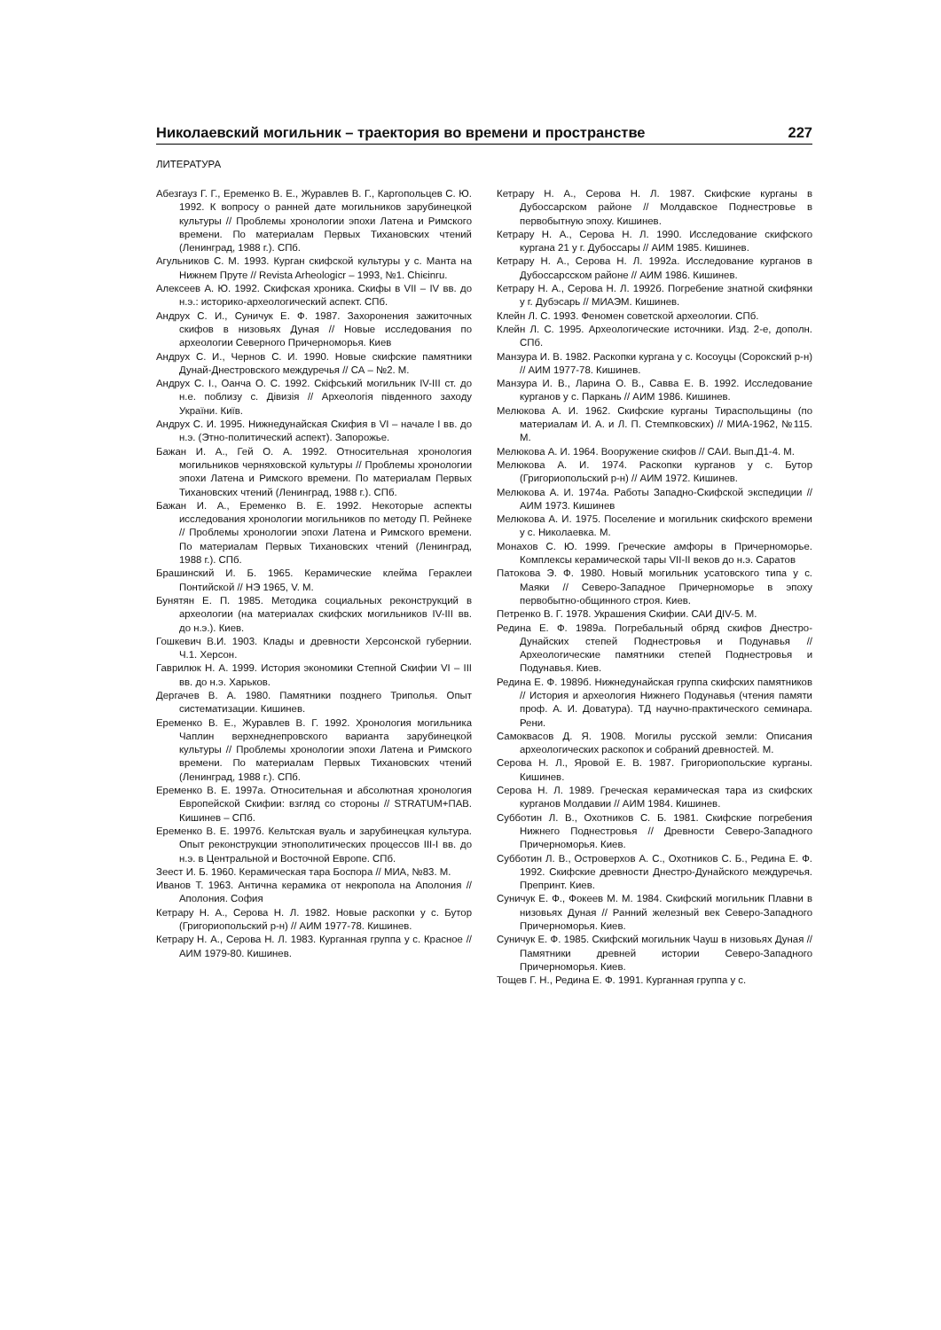Николаевский могильник – траектория во времени и пространстве 227
ЛИТЕРАТУРА
Абезгауз Г. Г., Еременко В. Е., Журавлев В. Г., Каргопольцев С. Ю. 1992. К вопросу о ранней дате могильников зарубинецкой культуры // Проблемы хронологии эпохи Латена и Римского времени. По материалам Первых Тихановских чтений (Ленинград, 1988 г.). СПб.
Агульников С. М. 1993. Курган скифской культуры у с. Манта на Нижнем Пруте // Revista Arheologicr – 1993, №1. Chiєinru.
Алексеев А. Ю. 1992. Скифская хроника. Скифы в VII – IV вв. до н.э.: историко-археологический аспект. СПб.
Андрух С. И., Суничук Е. Ф. 1987. Захоронения зажиточных скифов в низовьях Дуная // Новые исследования по археологии Северного Причерноморья. Киев
Андрух С. И., Чернов С. И. 1990. Новые скифские памятники Дунай-Днестровского междуречья // СА – №2. М.
Андрух С. І., Оанча О. С. 1992. Скіфський могильник IV-III ст. до н.е. поблизу с. Дівизія // Археологія південного заходу України. Київ.
Андрух С. И. 1995. Нижнедунайская Скифия в VI – начале I вв. до н.э. (Этно-политический аспект). Запорожье.
Бажан И. А., Гей О. А. 1992. Относительная хронология могильников черняховской культуры // Проблемы хронологии эпохи Латена и Римского времени. По материалам Первых Тихановских чтений (Ленинград, 1988 г.). СПб.
Бажан И. А., Еременко В. Е. 1992. Некоторые аспекты исследования хронологии могильников по методу П. Рейнеке // Проблемы хронологии эпохи Латена и Римского времени. По материалам Первых Тихановских чтений (Ленинград, 1988 г.). СПб.
Брашинский И. Б. 1965. Керамические клейма Гераклеи Понтийской // НЭ 1965, V. М.
Бунятян Е. П. 1985. Методика социальных реконструкций в археологии (на материалах скифских могильников IV-III вв. до н.э.). Киев.
Гошкевич В.И. 1903. Клады и древности Херсонской губернии. Ч.1. Херсон.
Гаврилюк Н. А. 1999. История экономики Степной Скифии VI – III вв. до н.э. Харьков.
Дергачев В. А. 1980. Памятники позднего Триполья. Опыт систематизации. Кишинев.
Еременко В. Е., Журавлев В. Г. 1992. Хронология могильника Чаплин верхнеднепровского варианта зарубинецкой культуры // Проблемы хронологии эпохи Латена и Римского времени. По материалам Первых Тихановских чтений (Ленинград, 1988 г.). СПб.
Еременко В. Е. 1997а. Относительная и абсолютная хронология Европейской Скифии: взгляд со стороны // STRATUM+ПАВ. Кишинев – СПб.
Еременко В. Е. 1997б. Кельтская вуаль и зарубинецкая культура. Опыт реконструкции этнополитических процессов III-I вв. до н.э. в Центральной и Восточной Европе. СПб.
Зеест И. Б. 1960. Керамическая тара Боспора // МИА, №83. М.
Иванов Т. 1963. Антична керамика от некропола на Аполония // Аполония. София
Кетрару Н. А., Серова Н. Л. 1982. Новые раскопки у с. Бутор (Григориопольский р-н) // АИМ 1977-78. Кишинев.
Кетрару Н. А., Серова Н. Л. 1983. Курганная группа у с. Красное // АИМ 1979-80. Кишинев.
Кетрару Н. А., Серова Н. Л. 1987. Скифские курганы в Дубоссарском районе // Молдавское Поднестровье в первобытную эпоху. Кишинев.
Кетрару Н. А., Серова Н. Л. 1990. Исследование скифского кургана 21 у г. Дубоссары // АИМ 1985. Кишинев.
Кетрару Н. А., Серова Н. Л. 1992а. Исследование курганов в Дубоссарсском районе // АИМ 1986. Кишинев.
Кетрару Н. А., Серова Н. Л. 1992б. Погребение знатной скифянки у г. Дубэсарь // МИАЭМ. Кишинев.
Клейн Л. С. 1993. Феномен советской археологии. СПб.
Клейн Л. С. 1995. Археологические источники. Изд. 2-е, дополн. СПб.
Манзура И. В. 1982. Раскопки кургана у с. Косоуцы (Сорокский р-н) // АИМ 1977-78. Кишинев.
Манзура И. В., Ларина О. В., Савва Е. В. 1992. Исследование курганов у с. Паркань // АИМ 1986. Кишинев.
Мелюкова А. И. 1962. Скифские курганы Тираспольщины (по материалам И. А. и Л. П. Стемпковских) // МИА-1962, №115. М.
Мелюкова А. И. 1964. Вооружение скифов // САИ. Вып.Д1-4. М.
Мелюкова А. И. 1974. Раскопки курганов у с. Бутор (Григориопольский р-н) // АИМ 1972. Кишинев.
Мелюкова А. И. 1974а. Работы Западно-Скифской экспедиции // АИМ 1973. Кишинев
Мелюкова А. И. 1975. Поселение и могильник скифского времени у с. Николаевка. М.
Монахов С. Ю. 1999. Греческие амфоры в Причерноморье. Комплексы керамической тары VII-II веков до н.э. Саратов
Патокова Э. Ф. 1980. Новый могильник усатовского типа у с. Маяки // Северо-Западное Причерноморье в эпоху первобытно-общинного строя. Киев.
Петренко В. Г. 1978. Украшения Скифии. САИ ДIV-5. М.
Редина Е. Ф. 1989а. Погребальный обряд скифов Днестро-Дунайских степей Поднестровья и Подунавья // Археологические памятники степей Поднестровья и Подунавья. Киев.
Редина Е. Ф. 1989б. Нижнедунайская группа скифских памятников // История и археология Нижнего Подунавья (чтения памяти проф. А. И. Доватура). ТД научно-практического семинара. Рени.
Самоквасов Д. Я. 1908. Могилы русской земли: Описания археологических раскопок и собраний древностей. М.
Серова Н. Л., Яровой Е. В. 1987. Григориопольские курганы. Кишинев.
Серова Н. Л. 1989. Греческая керамическая тара из скифских курганов Молдавии // АИМ 1984. Кишинев.
Субботин Л. В., Охотников С. Б. 1981. Скифские погребения Нижнего Поднестровья // Древности Северо-Западного Причерноморья. Киев.
Субботин Л. В., Островерхов А. С., Охотников С. Б., Редина Е. Ф. 1992. Скифские древности Днестро-Дунайского междуречья. Препринт. Киев.
Суничук Е. Ф., Фокеев М. М. 1984. Скифский могильник Плавни в низовьях Дуная // Ранний железный век Северо-Западного Причерноморья. Киев.
Суничук Е. Ф. 1985. Скифский могильник Чауш в низовьях Дуная // Памятники древней истории Северо-Западного Причерноморья. Киев.
Тощев Г. Н., Редина Е. Ф. 1991. Курганная группа у с.